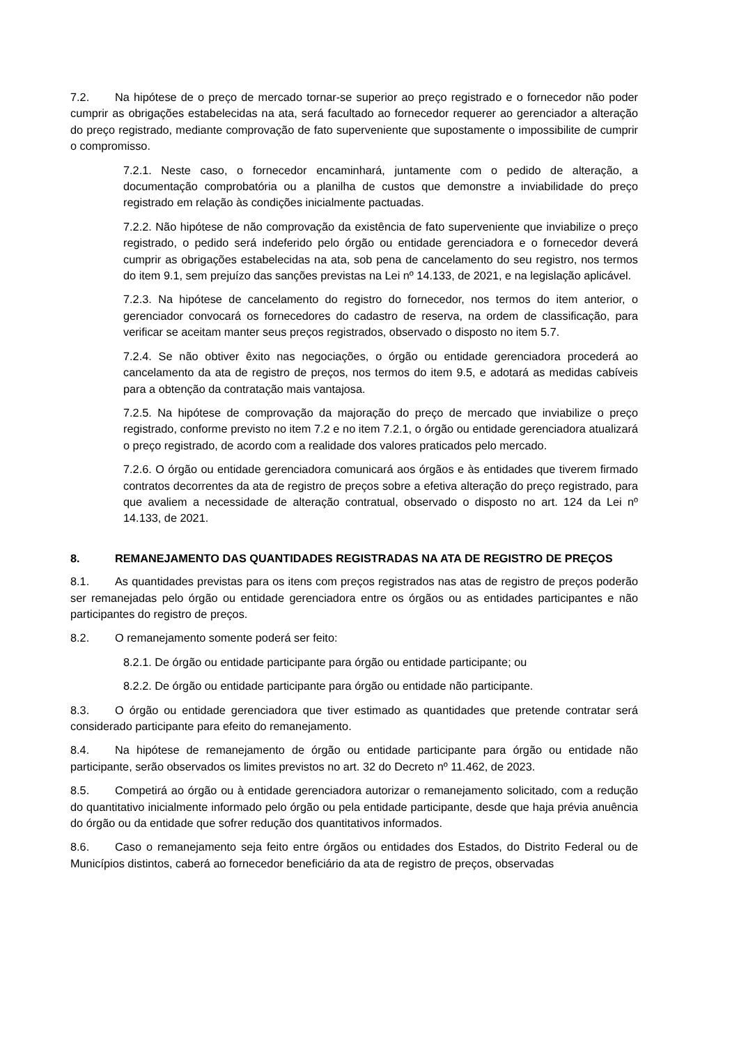7.2. Na hipótese de o preço de mercado tornar-se superior ao preço registrado e o fornecedor não poder cumprir as obrigações estabelecidas na ata, será facultado ao fornecedor requerer ao gerenciador a alteração do preço registrado, mediante comprovação de fato superveniente que supostamente o impossibilite de cumprir o compromisso.
7.2.1. Neste caso, o fornecedor encaminhará, juntamente com o pedido de alteração, a documentação comprobatória ou a planilha de custos que demonstre a inviabilidade do preço registrado em relação às condições inicialmente pactuadas.
7.2.2. Não hipótese de não comprovação da existência de fato superveniente que inviabilize o preço registrado, o pedido será indeferido pelo órgão ou entidade gerenciadora e o fornecedor deverá cumprir as obrigações estabelecidas na ata, sob pena de cancelamento do seu registro, nos termos do item 9.1, sem prejuízo das sanções previstas na Lei nº 14.133, de 2021, e na legislação aplicável.
7.2.3. Na hipótese de cancelamento do registro do fornecedor, nos termos do item anterior, o gerenciador convocará os fornecedores do cadastro de reserva, na ordem de classificação, para verificar se aceitam manter seus preços registrados, observado o disposto no item 5.7.
7.2.4. Se não obtiver êxito nas negociações, o órgão ou entidade gerenciadora procederá ao cancelamento da ata de registro de preços, nos termos do item 9.5, e adotará as medidas cabíveis para a obtenção da contratação mais vantajosa.
7.2.5. Na hipótese de comprovação da majoração do preço de mercado que inviabilize o preço registrado, conforme previsto no item 7.2 e no item 7.2.1, o órgão ou entidade gerenciadora atualizará o preço registrado, de acordo com a realidade dos valores praticados pelo mercado.
7.2.6. O órgão ou entidade gerenciadora comunicará aos órgãos e às entidades que tiverem firmado contratos decorrentes da ata de registro de preços sobre a efetiva alteração do preço registrado, para que avaliem a necessidade de alteração contratual, observado o disposto no art. 124 da Lei nº 14.133, de 2021.
8. REMANEJAMENTO DAS QUANTIDADES REGISTRADAS NA ATA DE REGISTRO DE PREÇOS
8.1. As quantidades previstas para os itens com preços registrados nas atas de registro de preços poderão ser remanejadas pelo órgão ou entidade gerenciadora entre os órgãos ou as entidades participantes e não participantes do registro de preços.
8.2. O remanejamento somente poderá ser feito:
8.2.1. De órgão ou entidade participante para órgão ou entidade participante; ou
8.2.2. De órgão ou entidade participante para órgão ou entidade não participante.
8.3. O órgão ou entidade gerenciadora que tiver estimado as quantidades que pretende contratar será considerado participante para efeito do remanejamento.
8.4. Na hipótese de remanejamento de órgão ou entidade participante para órgão ou entidade não participante, serão observados os limites previstos no art. 32 do Decreto nº 11.462, de 2023.
8.5. Competirá ao órgão ou à entidade gerenciadora autorizar o remanejamento solicitado, com a redução do quantitativo inicialmente informado pelo órgão ou pela entidade participante, desde que haja prévia anuência do órgão ou da entidade que sofrer redução dos quantitativos informados.
8.6. Caso o remanejamento seja feito entre órgãos ou entidades dos Estados, do Distrito Federal ou de Municípios distintos, caberá ao fornecedor beneficiário da ata de registro de preços, observadas